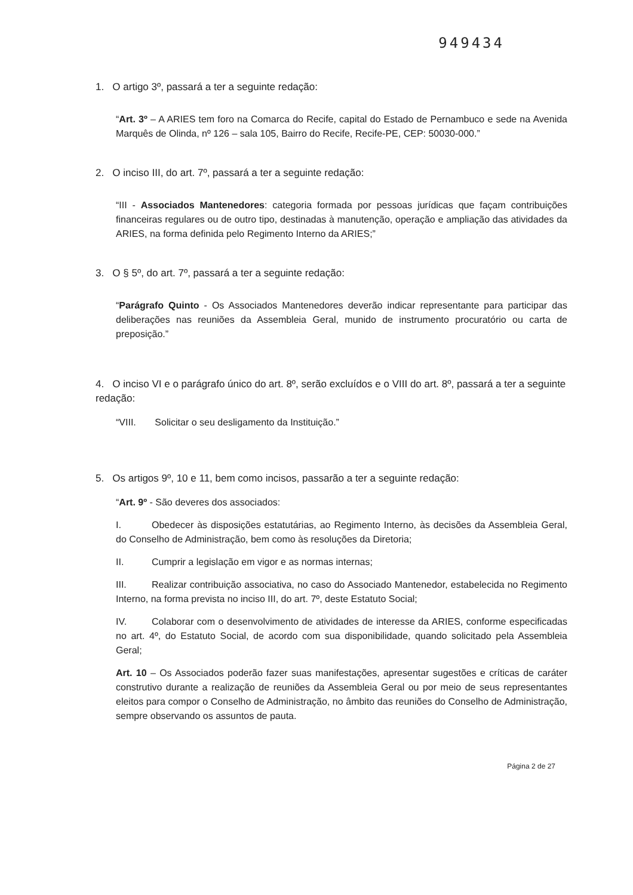949434
1. O artigo 3º, passará a ter a seguinte redação:
“Art. 3º – A ARIES tem foro na Comarca do Recife, capital do Estado de Pernambuco e sede na Avenida Marquês de Olinda, nº 126 – sala 105, Bairro do Recife, Recife-PE, CEP: 50030-000.”
2. O inciso III, do art. 7º, passará a ter a seguinte redação:
“III - Associados Mantenedores: categoria formada por pessoas jurídicas que façam contribuições financeiras regulares ou de outro tipo, destinadas à manutenção, operação e ampliação das atividades da ARIES, na forma definida pelo Regimento Interno da ARIES;”
3. O § 5º, do art. 7º, passará a ter a seguinte redação:
“Parágrafo Quinto - Os Associados Mantenedores deverão indicar representante para participar das deliberações nas reuniões da Assembleia Geral, munido de instrumento procuratório ou carta de preposição.”
4. O inciso VI e o parágrafo único do art. 8º, serão excluídos e o VIII do art. 8º, passará a ter a seguinte redação:
“VIII. Solicitar o seu desligamento da Instituição.”
5. Os artigos 9º, 10 e 11, bem como incisos, passarão a ter a seguinte redação:
“Art. 9º - São deveres dos associados:
I. Obedecer às disposições estatutárias, ao Regimento Interno, às decisões da Assembleia Geral, do Conselho de Administração, bem como às resoluções da Diretoria;
II. Cumprir a legislação em vigor e as normas internas;
III. Realizar contribuição associativa, no caso do Associado Mantenedor, estabelecida no Regimento Interno, na forma prevista no inciso III, do art. 7º, deste Estatuto Social;
IV. Colaborar com o desenvolvimento de atividades de interesse da ARIES, conforme especificadas no art. 4º, do Estatuto Social, de acordo com sua disponibilidade, quando solicitado pela Assembleia Geral;
Art. 10 – Os Associados poderão fazer suas manifestações, apresentar sugestões e críticas de caráter construtivo durante a realização de reuniões da Assembleia Geral ou por meio de seus representantes eleitos para compor o Conselho de Administração, no âmbito das reuniões do Conselho de Administração, sempre observando os assuntos de pauta.
Página 2 de 27